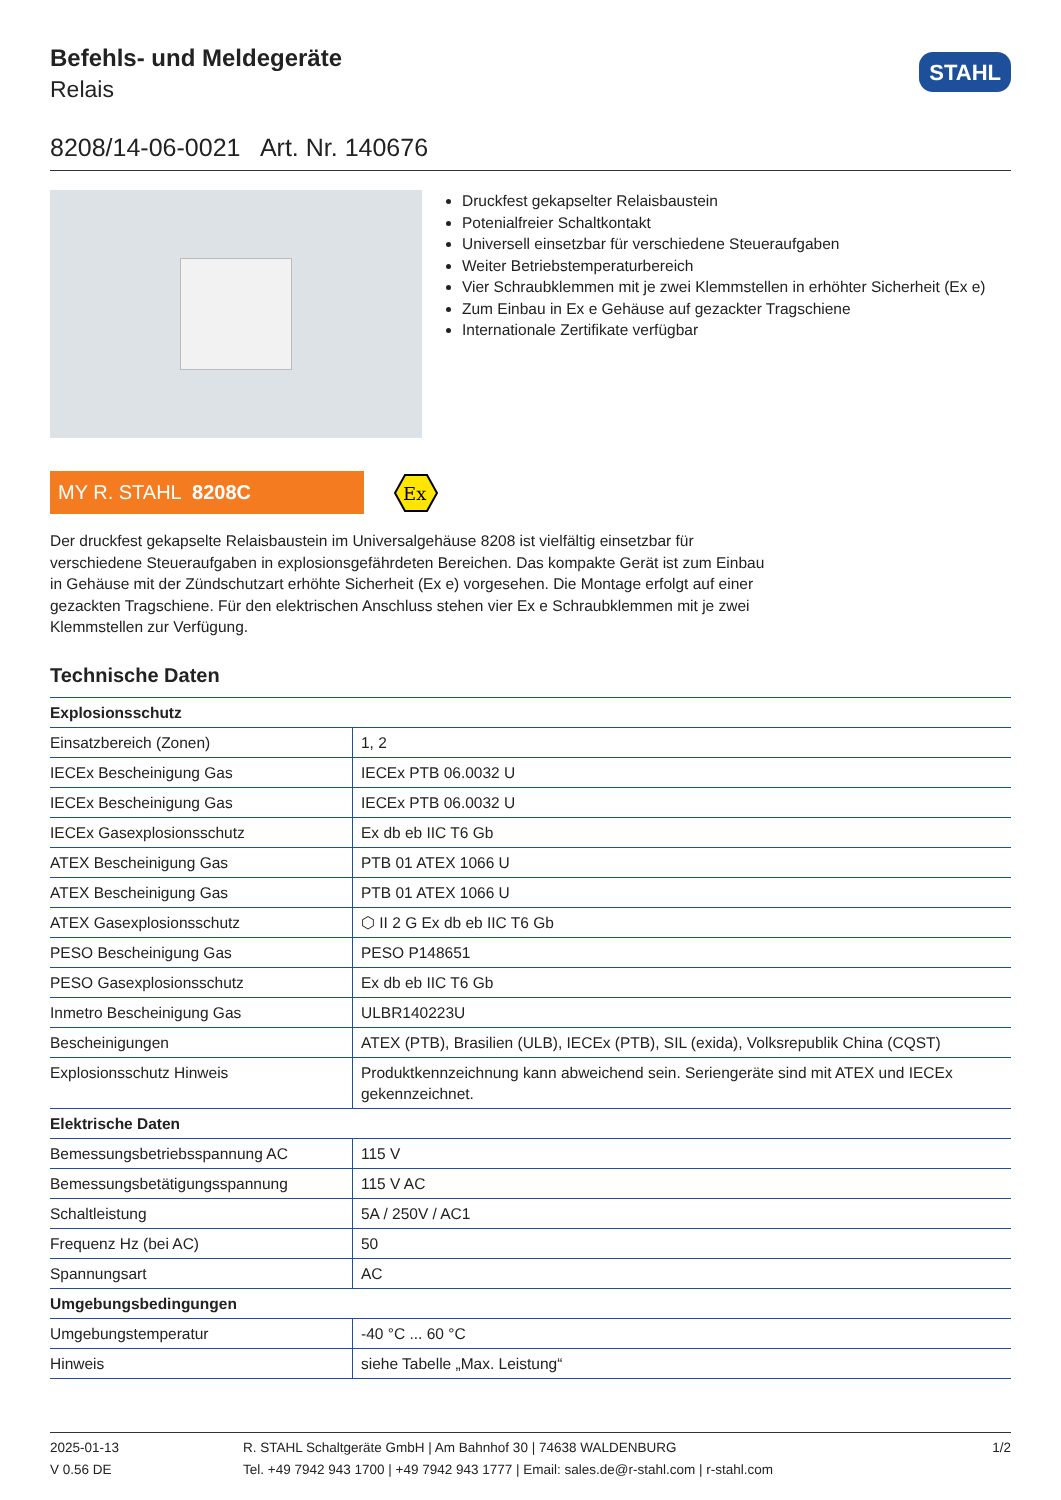Befehls- und Meldegeräte
Relais
STAHL
8208/14-06-0021 Art. Nr. 140676
Druckfest gekapselter Relaisbaustein
Potenialfreier Schaltkontakt
Universell einsetzbar für verschiedene Steueraufgaben
Weiter Betriebstemperaturbereich
Vier Schraubklemmen mit je zwei Klemmstellen in erhöhter Sicherheit (Ex e)
Zum Einbau in Ex e Gehäuse auf gezackter Tragschiene
Internationale Zertifikate verfügbar
MY R. STAHL 8208C
Ex
Der druckfest gekapselte Relaisbaustein im Universalgehäuse 8208 ist vielfältig einsetzbar für verschiedene Steueraufgaben in explosionsgefährdeten Bereichen. Das kompakte Gerät ist zum Einbau in Gehäuse mit der Zündschutzart erhöhte Sicherheit (Ex e) vorgesehen. Die Montage erfolgt auf einer gezackten Tragschiene. Für den elektrischen Anschluss stehen vier Ex e Schraub­klemmen mit je zwei Klemmstellen zur Verfügung.
Technische Daten
| Explosionsschutz | |
| Einsatzbereich (Zonen) | 1, 2 |
| IECEx Bescheinigung Gas | IECEx PTB 06.0032 U |
| IECEx Bescheinigung Gas | IECEx PTB 06.0032 U |
| IECEx Gasexplosionsschutz | Ex db eb IIC T6 Gb |
| ATEX Bescheinigung Gas | PTB 01 ATEX 1066 U |
| ATEX Bescheinigung Gas | PTB 01 ATEX 1066 U |
| ATEX Gasexplosionsschutz | ⬡ II 2 G Ex db eb IIC T6 Gb |
| PESO Bescheinigung Gas | PESO P148651 |
| PESO Gasexplosionsschutz | Ex db eb IIC T6 Gb |
| Inmetro Bescheinigung Gas | ULBR140223U |
| Bescheinigungen | ATEX (PTB), Brasilien (ULB), IECEx (PTB), SIL (exida), Volksrepublik China (CQST) |
| Explosionsschutz Hinweis | Produktkennzeichnung kann abweichend sein. Seriengeräte sind mit ATEX und IECEx gekennzeichnet. |
| Elektrische Daten | |
| Bemessungsbetriebsspannung AC | 115 V |
| Bemessungsbetätigungsspannung | 115 V AC |
| Schaltleistung | 5A / 250V / AC1 |
| Frequenz Hz (bei AC) | 50 |
| Spannungsart | AC |
| Umgebungsbedingungen | |
| Umgebungstemperatur | -40 °C ... 60 °C |
| Hinweis | siehe Tabelle „Max. Leistung“ |
2025-01-13
V 0.56 DE
R. STAHL Schaltgeräte GmbH | Am Bahnhof 30 | 74638 WALDENBURG
Tel. +49 7942 943 1700 | +49 7942 943 1777 | Email: sales.de@r-stahl.com | r-stahl.com
1/2